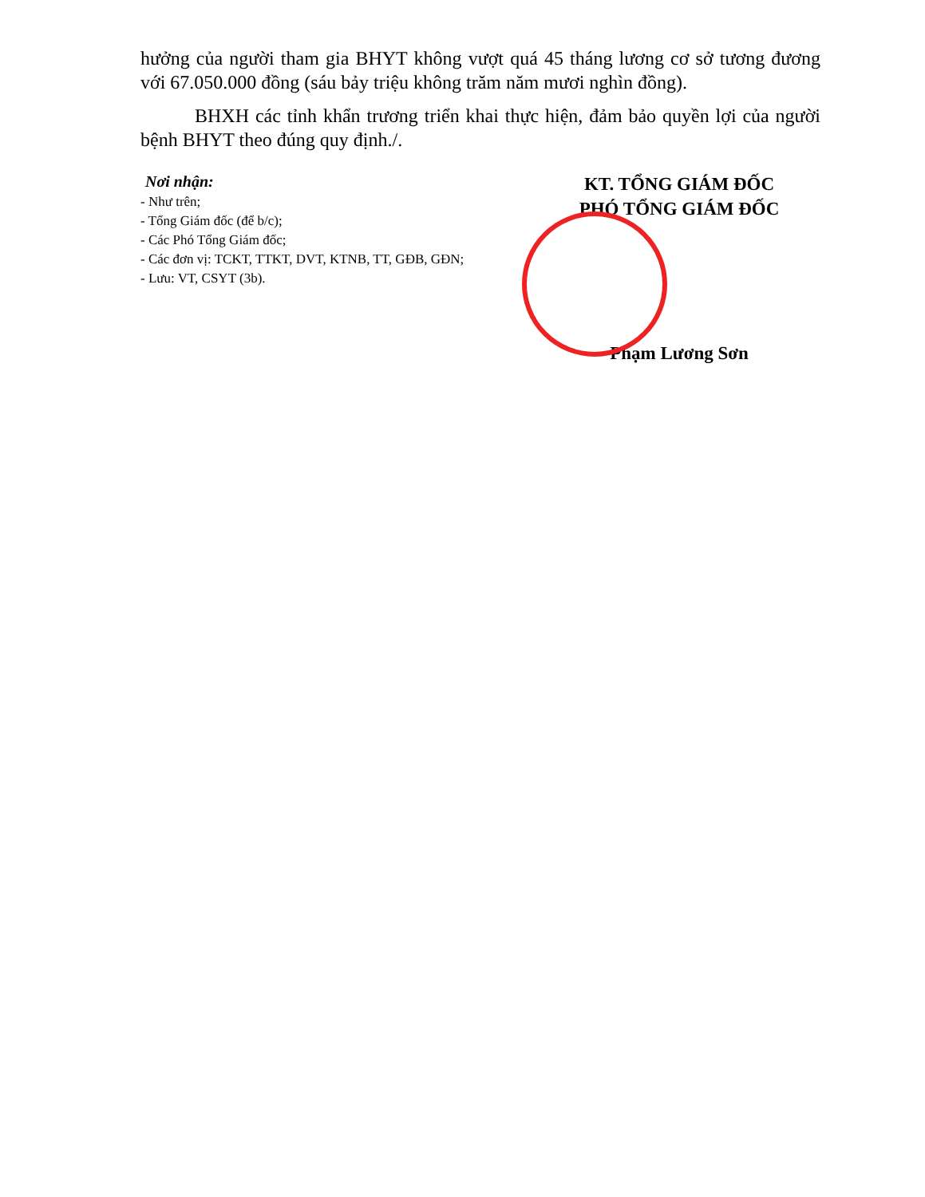hưởng của người tham gia BHYT không vượt quá 45 tháng lương cơ sở tương đương với 67.050.000 đồng (sáu bảy triệu không trăm năm mươi nghìn đồng).
BHXH các tỉnh khẩn trương triển khai thực hiện, đảm bảo quyền lợi của người bệnh BHYT theo đúng quy định./.
Nơi nhận:
- Như trên;
- Tổng Giám đốc (để b/c);
- Các Phó Tổng Giám đốc;
- Các đơn vị: TCKT, TTKT, DVT, KTNB, TT, GĐB, GĐN;
- Lưu: VT, CSYT (3b).
KT. TỔNG GIÁM ĐỐC
PHÓ TỔNG GIÁM ĐỐC
Phạm Lương Sơn